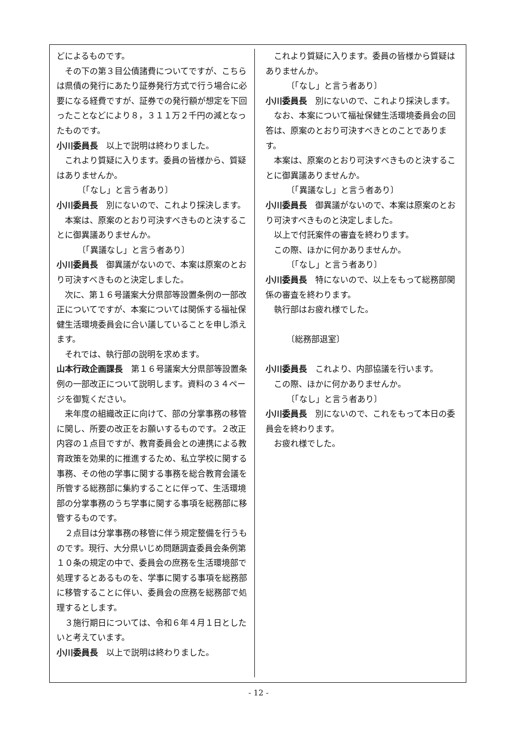どによるものです。
その下の第３目公債諸費についてですが、こちらは県債の発行にあたり証券発行方式で行う場合に必要になる経費ですが、証券での発行額が想定を下回ったことなどにより８，３１１万２千円の減となったものです。
小川委員長　以上で説明は終わりました。
これより質疑に入ります。委員の皆様から、質疑はありませんか。
〔「なし」と言う者あり〕
小川委員長　別にないので、これより採決します。
本案は、原案のとおり可決すべきものと決することに御異議ありませんか。
〔「異議なし」と言う者あり〕
小川委員長　御異議がないので、本案は原案のとおり可決すべきものと決定しました。
次に、第１６号議案大分県部等設置条例の一部改正についてですが、本案については関係する福祉保健生活環境委員会に合い議していることを申し添えます。
それでは、執行部の説明を求めます。
山本行政企画課長　第１６号議案大分県部等設置条例の一部改正について説明します。資料の３４ページを御覧ください。
来年度の組織改正に向けて、部の分掌事務の移管に関し、所要の改正をお願いするものです。２改正内容の１点目ですが、教育委員会との連携による教育政策を効果的に推進するため、私立学校に関する事務、その他の学事に関する事務を総合教育会議を所管する総務部に集約することに伴って、生活環境部の分掌事務のうち学事に関する事項を総務部に移管するものです。
２点目は分掌事務の移管に伴う規定整備を行うものです。現行、大分県いじめ問題調査委員会条例第１０条の規定の中で、委員会の庶務を生活環境部で処理するとあるものを、学事に関する事項を総務部に移管することに伴い、委員会の庶務を総務部で処理するとします。
３施行期日については、令和６年４月１日としたいと考えています。
小川委員長　以上で説明は終わりました。
これより質疑に入ります。委員の皆様から質疑はありませんか。
〔「なし」と言う者あり〕
小川委員長　別にないので、これより採決します。
なお、本案について福祉保健生活環境委員会の回答は、原案のとおり可決すべきとのことであります。
本案は、原案のとおり可決すべきものと決することに御異議ありませんか。
〔「異議なし」と言う者あり〕
小川委員長　御異議がないので、本案は原案のとおり可決すべきものと決定しました。
以上で付託案件の審査を終わります。
この際、ほかに何かありませんか。
〔「なし」と言う者あり〕
小川委員長　特にないので、以上をもって総務部関係の審査を終わります。
執行部はお疲れ様でした。
〔総務部退室〕
小川委員長　これより、内部協議を行います。
この際、ほかに何かありませんか。
〔「なし」と言う者あり〕
小川委員長　別にないので、これをもって本日の委員会を終わります。
お疲れ様でした。
- 12 -